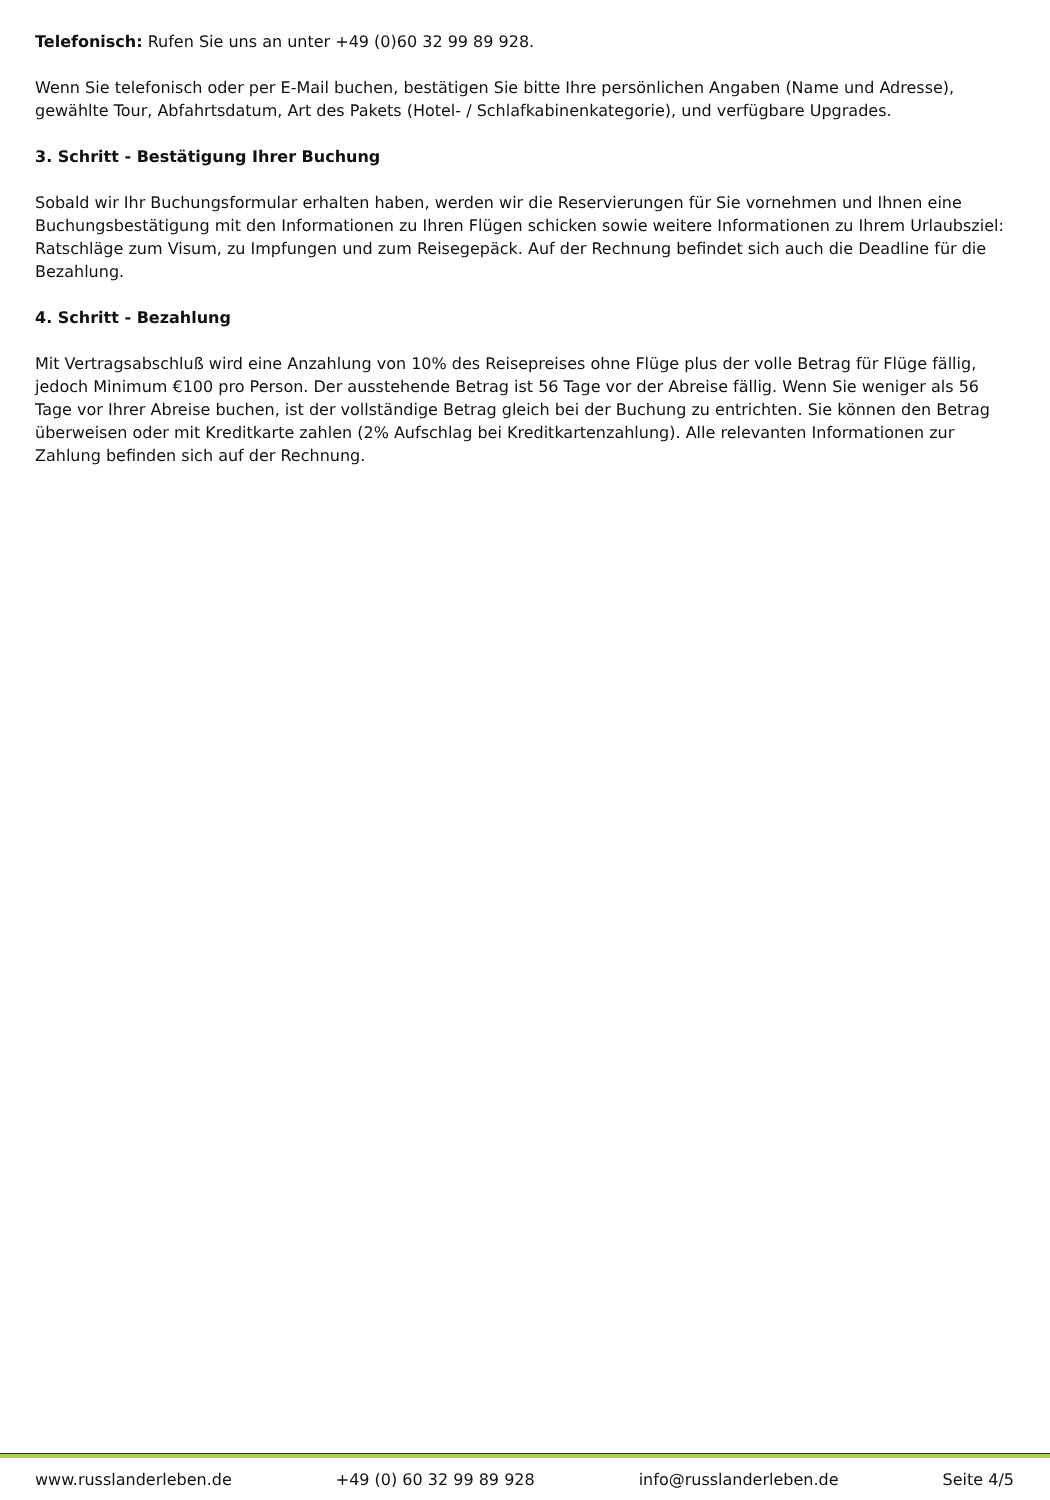Telefonisch: Rufen Sie uns an unter +49 (0)60 32 99 89 928.
Wenn Sie telefonisch oder per E-Mail buchen, bestätigen Sie bitte Ihre persönlichen Angaben (Name und Adresse), gewählte Tour, Abfahrtsdatum, Art des Pakets (Hotel- / Schlafkabinenkategorie), und verfügbare Upgrades.
3. Schritt - Bestätigung Ihrer Buchung
Sobald wir Ihr Buchungsformular erhalten haben, werden wir die Reservierungen für Sie vornehmen und Ihnen eine Buchungsbestätigung mit den Informationen zu Ihren Flügen schicken sowie weitere Informationen zu Ihrem Urlaubsziel: Ratschläge zum Visum, zu Impfungen und zum Reisegepäck. Auf der Rechnung befindet sich auch die Deadline für die Bezahlung.
4. Schritt - Bezahlung
Mit Vertragsabschluß wird eine Anzahlung von 10% des Reisepreises ohne Flüge plus der volle Betrag für Flüge fällig, jedoch Minimum €100 pro Person. Der ausstehende Betrag ist 56 Tage vor der Abreise fällig. Wenn Sie weniger als 56 Tage vor Ihrer Abreise buchen, ist der vollständige Betrag gleich bei der Buchung zu entrichten. Sie können den Betrag überweisen oder mit Kreditkarte zahlen (2% Aufschlag bei Kreditkartenzahlung). Alle relevanten Informationen zur Zahlung befinden sich auf der Rechnung.
www.russlanderleben.de +49 (0) 60 32 99 89 928 info@russlanderleben.de Seite 4/5